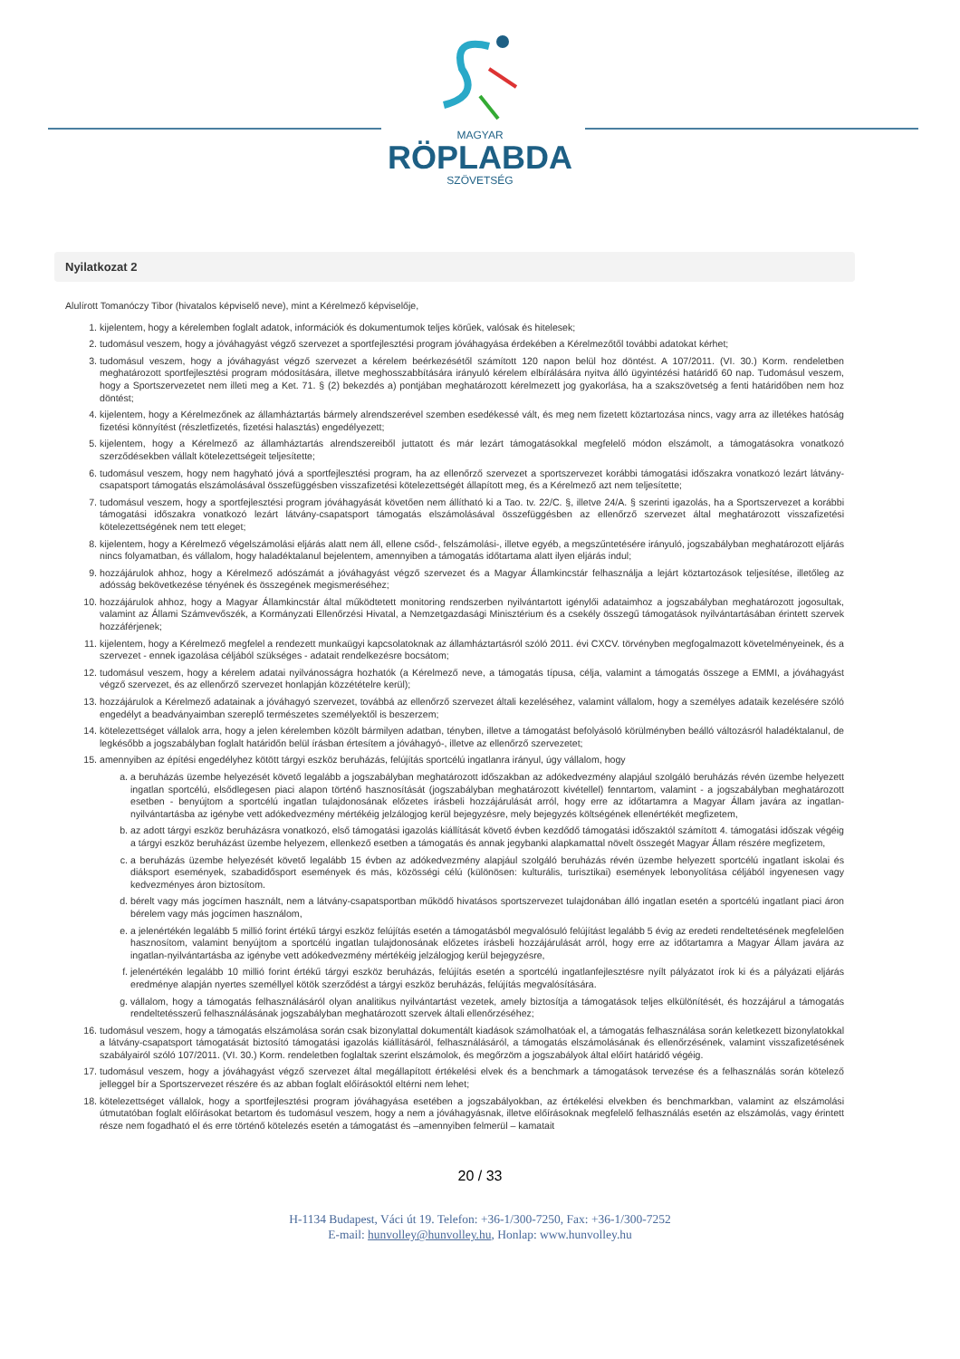MAGYAR
RÖPLABDA
SZÖVETSÉG
Nyilatkozat 2
Alulírott Tomanóczy Tibor (hivatalos képviselő neve), mint a Kérelmező képviselője,
1. kijelentem, hogy a kérelemben foglalt adatok, információk és dokumentumok teljes körűek, valósak és hitelesek;
2. tudomásul veszem, hogy a jóváhagyást végző szervezet a sportfejlesztési program jóváhagyása érdekében a Kérelmezőtől további adatokat kérhet;
3. tudomásul veszem, hogy a jóváhagyást végző szervezet a kérelem beérkezésétől számított 120 napon belül hoz döntést. A 107/2011. (VI. 30.) Korm. rendeletben meghatározott sportfejlesztési program módosítására, illetve meghosszabbítására irányuló kérelem elbírálására nyitva álló ügyintézési határidő 60 nap. Tudomásul veszem, hogy a Sportszervezetet nem illeti meg a Ket. 71. § (2) bekezdés a) pontjában meghatározott kérelmezett jog gyakorlása, ha a szakszövetség a fenti határidőben nem hoz döntést;
4. kijelentem, hogy a Kérelmezőnek az államháztartás bármely alrendszerével szemben esedékessé vált, és meg nem fizetett köztartozása nincs, vagy arra az illetékes hatóság fizetési könnyítést (részletfizetés, fizetési halasztás) engedélyezett;
5. kijelentem, hogy a Kérelmező az államháztartás alrendszereiből juttatott és már lezárt támogatásokkal megfelelő módon elszámolt, a támogatásokra vonatkozó szerződésekben vállalt kötelezettségeit teljesítette;
6. tudomásul veszem, hogy nem hagyható jóvá a sportfejlesztési program, ha az ellenőrző szervezet a sportszervezet korábbi támogatási időszakra vonatkozó lezárt látvány-csapatsport támogatás elszámolásával összefüggésben visszafizetési kötelezettségét állapított meg, és a Kérelmező azt nem teljesítette;
7. tudomásul veszem, hogy a sportfejlesztési program jóváhagyását követően nem állítható ki a Tao. tv. 22/C. §, illetve 24/A. § szerinti igazolás, ha a Sportszervezet a korábbi támogatási időszakra vonatkozó lezárt látvány-csapatsport támogatás elszámolásával összefüggésben az ellenőrző szervezet által meghatározott visszafizetési kötelezettségének nem tett eleget;
8. kijelentem, hogy a Kérelmező végelszámolási eljárás alatt nem áll, ellene csőd-, felszámolási-, illetve egyéb, a megszűntetésére irányuló, jogszabályban meghatározott eljárás nincs folyamatban, és vállalom, hogy haladéktalanul bejelentem, amennyiben a támogatás időtartama alatt ilyen eljárás indul;
9. hozzájárulok ahhoz, hogy a Kérelmező adószámát a jóváhagyást végző szervezet és a Magyar Államkincstár felhasználja a lejárt köztartozások teljesítése, illetőleg az adósság bekövetkezése tényének és összegének megismeréséhez;
10. hozzájárulok ahhoz, hogy a Magyar Államkincstár által működtetett monitoring rendszerben nyilvántartott igénylői adataimhoz a jogszabályban meghatározott jogosultak, valamint az Állami Számvevőszék, a Kormányzati Ellenőrzési Hivatal, a Nemzetgazdasági Minisztérium és a csekély összegű támogatások nyilvántartásában érintett szervek hozzáférjenek;
11. kijelentem, hogy a Kérelmező megfelel a rendezett munkaügyi kapcsolatoknak az államháztartásról szóló 2011. évi CXCV. törvényben megfogalmazott követelményeinek, és a szervezet - ennek igazolása céljából szükséges - adatait rendelkezésre bocsátom;
12. tudomásul veszem, hogy a kérelem adatai nyilvánosságra hozhatók (a Kérelmező neve, a támogatás típusa, célja, valamint a támogatás összege a EMMI, a jóváhagyást végző szervezet, és az ellenőrző szervezet honlapján közzétételre kerül);
13. hozzájárulok a Kérelmező adatainak a jóváhagyó szervezet, továbbá az ellenőrző szervezet általi kezeléséhez, valamint vállalom, hogy a személyes adataik kezelésére szóló engedélyt a beadványaimban szereplő természetes személyektől is beszerzem;
14. kötelezettséget vállalok arra, hogy a jelen kérelemben közölt bármilyen adatban, tényben, illetve a támogatást befolyásoló körülményben beálló változásról haladéktalanul, de legkésőbb a jogszabályban foglalt határidőn belül írásban értesítem a jóváhagyó-, illetve az ellenőrző szervezetet;
15. amennyiben az építési engedélyhez kötött tárgyi eszköz beruházás, felújítás sportcélú ingatlanra irányul, úgy vállalom, hogy
a. a beruházás üzembe helyezését követő legalább a jogszabályban meghatározott időszakban az adókedvezmény alapjául szolgáló beruházás révén üzembe helyezett ingatlan sportcélú, elsődlegesen piaci alapon történő hasznosítását (jogszabályban meghatározott kivétellel) fenntartom, valamint - a jogszabályban meghatározott esetben - benyújtom a sportcélú ingatlan tulajdonosának előzetes írásbeli hozzájárulását arról, hogy erre az időtartamra a Magyar Állam javára az ingatlan-nyilvántartásba az igénybe vett adókedvezmény mértékéig jelzálogjog kerül bejegyzésre, mely bejegyzés költségének ellenértékét megfizetem,
b. az adott tárgyi eszköz beruházásra vonatkozó, első támogatási igazolás kiállítását követő évben kezdődő támogatási időszaktól számított 4. támogatási időszak végéig a tárgyi eszköz beruházást üzembe helyezem, ellenkező esetben a támogatás és annak jegybanki alapkamattal növelt összegét Magyar Állam részére megfizetem,
c. a beruházás üzembe helyezését követő legalább 15 évben az adókedvezmény alapjául szolgáló beruházás révén üzembe helyezett sportcélú ingatlant iskolai és diáksport események, szabadidősport események és más, közösségi célú (különösen: kulturális, turisztikai) események lebonyolítása céljából ingyenesen vagy kedvezményes áron biztosítom.
d. bérelt vagy más jogcímen használt, nem a látvány-csapatsportban működő hivatásos sportszervezet tulajdonában álló ingatlan esetén a sportcélú ingatlant piaci áron bérelem vagy más jogcímen használom,
e. a jelenértékén legalább 5 millió forint értékű tárgyi eszköz felújítás esetén a támogatásból megvalósuló felújítást legalább 5 évig az eredeti rendeltetésének megfelelően hasznosítom, valamint benyújtom a sportcélú ingatlan tulajdonosának előzetes írásbeli hozzájárulását arról, hogy erre az időtartamra a Magyar Állam javára az ingatlan-nyilvántartásba az igénybe vett adókedvezmény mértékéig jelzálogjog kerül bejegyzésre,
f. jelenértékén legalább 10 millió forint értékű tárgyi eszköz beruházás, felújítás esetén a sportcélú ingatlanfejlesztésre nyílt pályázatot írok ki és a pályázati eljárás eredménye alapján nyertes személlyel kötök szerződést a tárgyi eszköz beruházás, felújítás megvalósítására.
g. vállalom, hogy a támogatás felhasználásáról olyan analitikus nyilvántartást vezetek, amely biztosítja a támogatások teljes elkülönítését, és hozzájárul a támogatás rendeltetésszerű felhasználásának jogszabályban meghatározott szervek általi ellenőrzéséhez;
16. tudomásul veszem, hogy a támogatás elszámolása során csak bizonylattal dokumentált kiadások számolhatóak el, a támogatás felhasználása során keletkezett bizonylatokkal a látvány-csapatsport támogatását biztosító támogatási igazolás kiállításáról, felhasználásáról, a támogatás elszámolásának és ellenőrzésének, valamint visszafizetésének szabályairól szóló 107/2011. (VI. 30.) Korm. rendeletben foglaltak szerint elszámolok, és megőrzöm a jogszabályok által előírt határidő végéig.
17. tudomásul veszem, hogy a jóváhagyást végző szervezet által megállapított értékelési elvek és a benchmark a támogatások tervezése és a felhasználás során kötelező jelleggel bír a Sportszervezet részére és az abban foglalt előírásoktól eltérni nem lehet;
18. kötelezettséget vállalok, hogy a sportfejlesztési program jóváhagyása esetében a jogszabályokban, az értékelési elvekben és benchmarkban, valamint az elszámolási útmutatóban foglalt előírásokat betartom és tudomásul veszem, hogy a nem a jóváhagyásnak, illetve előírásoknak megfelelő felhasználás esetén az elszámolás, vagy érintett része nem fogadható el és erre történő kötelezés esetén a támogatást és –amennyiben felmerül – kamatait
20 / 33
H-1134 Budapest, Váci út 19. Telefon: +36-1/300-7250, Fax: +36-1/300-7252
E-mail: hunvolley@hunvolley.hu, Honlap: www.hunvolley.hu